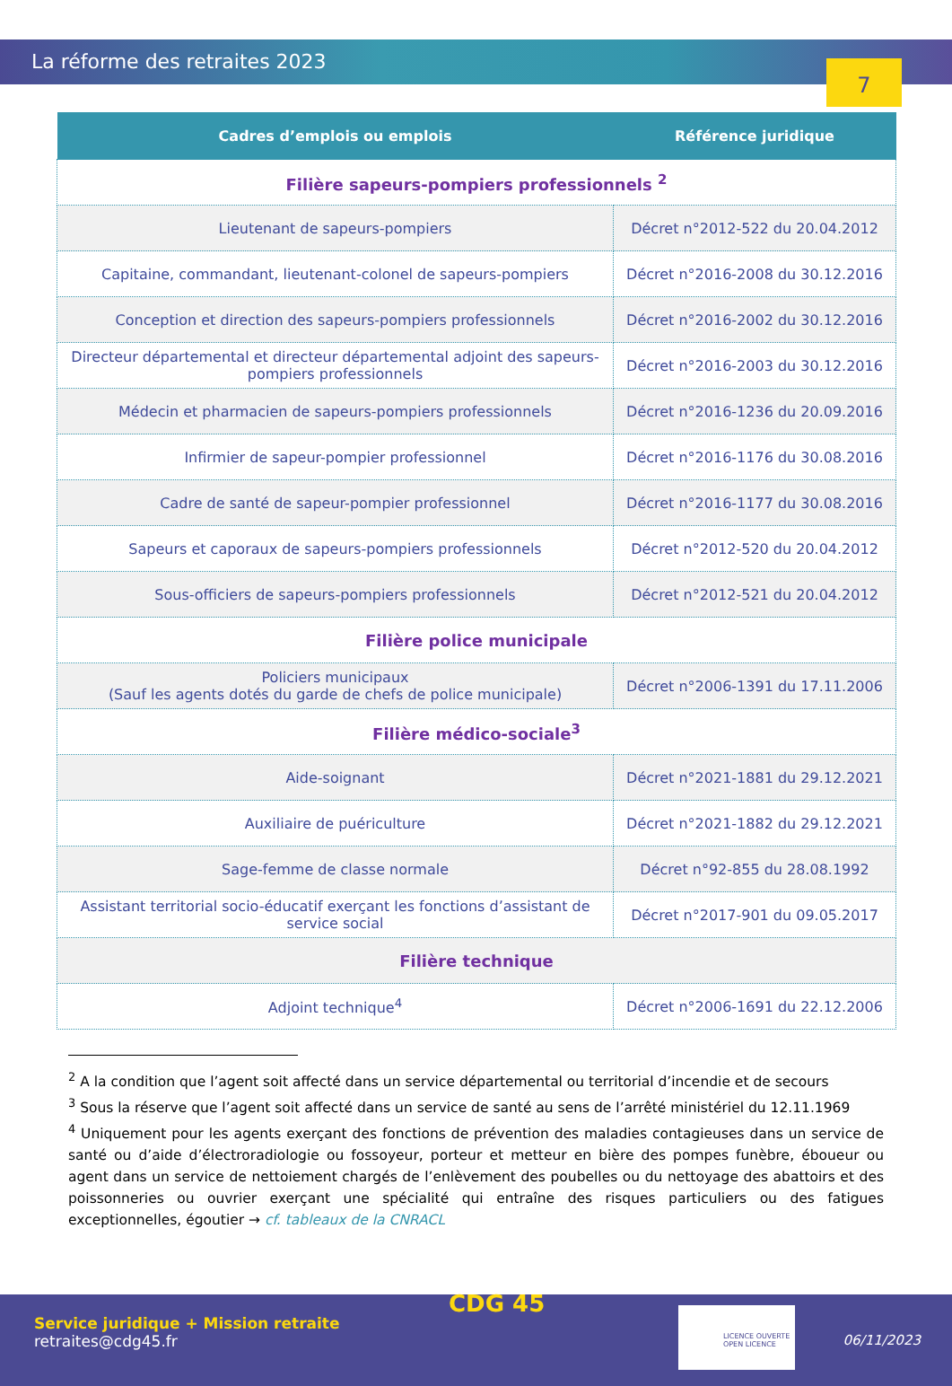La réforme des retraites 2023
7
| Cadres d’emplois ou emplois | Référence juridique |
| --- | --- |
| Filière sapeurs-pompiers professionnels <sup>2</sup> | |
| Lieutenant de sapeurs-pompiers | Décret n°2012-522 du 20.04.2012 |
| Capitaine, commandant, lieutenant-colonel de sapeurs-pompiers | Décret n°2016-2008 du 30.12.2016 |
| Conception et direction des sapeurs-pompiers professionnels | Décret n°2016-2002 du 30.12.2016 |
| Directeur départemental et directeur départemental adjoint des sapeurs-pompiers professionnels | Décret n°2016-2003 du 30.12.2016 |
| Médecin et pharmacien de sapeurs-pompiers professionnels | Décret n°2016-1236 du 20.09.2016 |
| Infirmier de sapeur-pompier professionnel | Décret n°2016-1176 du 30.08.2016 |
| Cadre de santé de sapeur-pompier professionnel | Décret n°2016-1177 du 30.08.2016 |
| Sapeurs et caporaux de sapeurs-pompiers professionnels | Décret n°2012-520 du 20.04.2012 |
| Sous-officiers de sapeurs-pompiers professionnels | Décret n°2012-521 du 20.04.2012 |
| Filière police municipale | |
| Policiers municipaux (Sauf les agents dotés du garde de chefs de police municipale) | Décret n°2006-1391 du 17.11.2006 |
| Filière médico-sociale<sup>3</sup> | |
| Aide-soignant | Décret n°2021-1881 du 29.12.2021 |
| Auxiliaire de puériculture | Décret n°2021-1882 du 29.12.2021 |
| Sage-femme de classe normale | Décret n°92-855 du 28.08.1992 |
| Assistant territorial socio-éducatif exerçant les fonctions d’assistant de service social | Décret n°2017-901 du 09.05.2017 |
| Filière technique | |
| Adjoint technique<sup>4</sup> | Décret n°2006-1691 du 22.12.2006 |
<sup>2</sup> A la condition que l’agent soit affecté dans un service départemental ou territorial d’incendie et de secours
<sup>3</sup> Sous la réserve que l’agent soit affecté dans un service de santé au sens de l’arrêté ministériel du 12.11.1969
<sup>4</sup> Uniquement pour les agents exerçant des fonctions de prévention des maladies contagieuses dans un service de santé ou d’aide d’électroradiologie ou fossoyeur, porteur et metteur en bière des pompes funèbre, éboueur ou agent dans un service de nettoiement chargés de l’enlèvement des poubelles ou du nettoyage des abattoirs et des poissonneries ou ouvrier exerçant une spécialité qui entraîne des risques particuliers ou des fatigues exceptionnelles, égoutier → cf. tableaux de la CNRACL
Service juridique + Mission retraite
retraites@cdg45.fr
CDG 45
LICENCE OUVERTE
OPEN LICENCE
06/11/2023